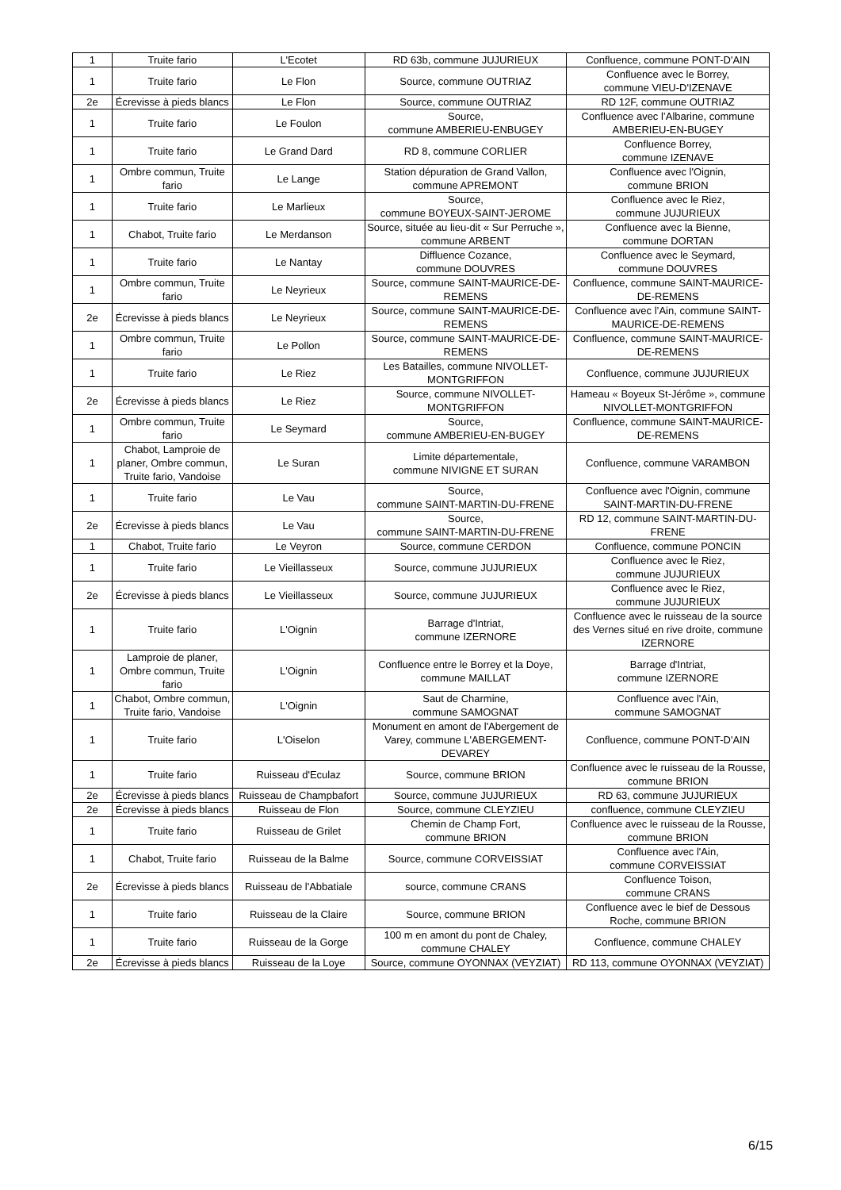| 1 | Truite fario | L'Ecotet | RD 63b, commune JUJURIEUX | Confluence, commune PONT-D'AIN |
| 1 | Truite fario | Le Flon | Source, commune OUTRIAZ | Confluence avec le Borrey, commune VIEU-D'IZENAVE |
| 2e | Écrevisse à pieds blancs | Le Flon | Source, commune OUTRIAZ | RD 12F, commune OUTRIAZ |
| 1 | Truite fario | Le Foulon | Source, commune AMBERIEU-ENBUGEY | Confluence avec l’Albarine, commune AMBERIEU-EN-BUGEY |
| 1 | Truite fario | Le Grand Dard | RD 8, commune CORLIER | Confluence Borrey, commune IZENAVE |
| 1 | Ombre commun, Truite fario | Le Lange | Station dépuration de Grand Vallon, commune APREMONT | Confluence avec l'Oignin, commune BRION |
| 1 | Truite fario | Le Marlieux | Source, commune BOYEUX-SAINT-JEROME | Confluence avec le Riez, commune JUJURIEUX |
| 1 | Chabot, Truite fario | Le Merdanson | Source, située au lieu-dit « Sur Perruche », commune ARBENT | Confluence avec la Bienne, commune DORTAN |
| 1 | Truite fario | Le Nantay | Diffluence Cozance, commune DOUVRES | Confluence avec le Seymard, commune DOUVRES |
| 1 | Ombre commun, Truite fario | Le Neyrieux | Source, commune SAINT-MAURICE-DE-REMENS | Confluence, commune SAINT-MAURICE-DE-REMENS |
| 2e | Écrevisse à pieds blancs | Le Neyrieux | Source, commune SAINT-MAURICE-DE-REMENS | Confluence avec l’Ain, commune SAINT-MAURICE-DE-REMENS |
| 1 | Ombre commun, Truite fario | Le Pollon | Source, commune SAINT-MAURICE-DE-REMENS | Confluence, commune SAINT-MAURICE-DE-REMENS |
| 1 | Truite fario | Le Riez | Les Batailles, commune NIVOLLET-MONTGRIFFON | Confluence, commune JUJURIEUX |
| 2e | Écrevisse à pieds blancs | Le Riez | Source, commune NIVOLLET-MONTGRIFFON | Hameau « Boyeux St-Jérôme », commune NIVOLLET-MONTGRIFFON |
| 1 | Ombre commun, Truite fario | Le Seymard | Source, commune AMBERIEU-EN-BUGEY | Confluence, commune SAINT-MAURICE-DE-REMENS |
| 1 | Chabot, Lamproie de planer, Ombre commun, Truite fario, Vandoise | Le Suran | Limite départementale, commune NIVIGNE ET SURAN | Confluence, commune VARAMBON |
| 1 | Truite fario | Le Vau | Source, commune SAINT-MARTIN-DU-FRENE | Confluence avec l'Oignin, commune SAINT-MARTIN-DU-FRENE |
| 2e | Écrevisse à pieds blancs | Le Vau | Source, commune SAINT-MARTIN-DU-FRENE | RD 12, commune SAINT-MARTIN-DU-FRENE |
| 1 | Chabot, Truite fario | Le Veyron | Source, commune CERDON | Confluence, commune PONCIN |
| 1 | Truite fario | Le Vieillasseux | Source, commune JUJURIEUX | Confluence avec le Riez, commune JUJURIEUX |
| 2e | Écrevisse à pieds blancs | Le Vieillasseux | Source, commune JUJURIEUX | Confluence avec le Riez, commune JUJURIEUX |
| 1 | Truite fario | L'Oignin | Barrage d'Intriat, commune IZERNORE | Confluence avec le ruisseau de la source des Vernes situé en rive droite, commune IZERNORE |
| 1 | Lamproie de planer, Ombre commun, Truite fario | L'Oignin | Confluence entre le Borrey et la Doye, commune MAILLAT | Barrage d'Intriat, commune IZERNORE |
| 1 | Chabot, Ombre commun, Truite fario, Vandoise | L'Oignin | Saut de Charmine, commune SAMOGNAT | Confluence avec l'Ain, commune SAMOGNAT |
| 1 | Truite fario | L'Oiselon | Monument en amont de l'Abergement de Varey, commune L'ABERGEMENT-DEVAREY | Confluence, commune PONT-D'AIN |
| 1 | Truite fario | Ruisseau d'Eculaz | Source, commune BRION | Confluence avec le ruisseau de la Rousse, commune BRION |
| 2e | Écrevisse à pieds blancs | Ruisseau de Champbafort | Source, commune JUJURIEUX | RD 63, commune JUJURIEUX |
| 2e | Écrevisse à pieds blancs | Ruisseau de Flon | Source, commune CLEYZIEU | confluence, commune CLEYZIEU |
| 1 | Truite fario | Ruisseau de Grilet | Chemin de Champ Fort, commune BRION | Confluence avec le ruisseau de la Rousse, commune BRION |
| 1 | Chabot, Truite fario | Ruisseau de la Balme | Source, commune CORVEISSIAT | Confluence avec l'Ain, commune CORVEISSIAT |
| 2e | Écrevisse à pieds blancs | Ruisseau de l'Abbatiale | source, commune CRANS | Confluence Toison, commune CRANS |
| 1 | Truite fario | Ruisseau de la Claire | Source, commune BRION | Confluence avec le bief de Dessous Roche, commune BRION |
| 1 | Truite fario | Ruisseau de la Gorge | 100 m en amont du pont de Chaley, commune CHALEY | Confluence, commune CHALEY |
| 2e | Écrevisse à pieds blancs | Ruisseau de la Loye | Source, commune OYONNAX (VEYZIAT) | RD 113, commune OYONNAX (VEYZIAT) |
6/15